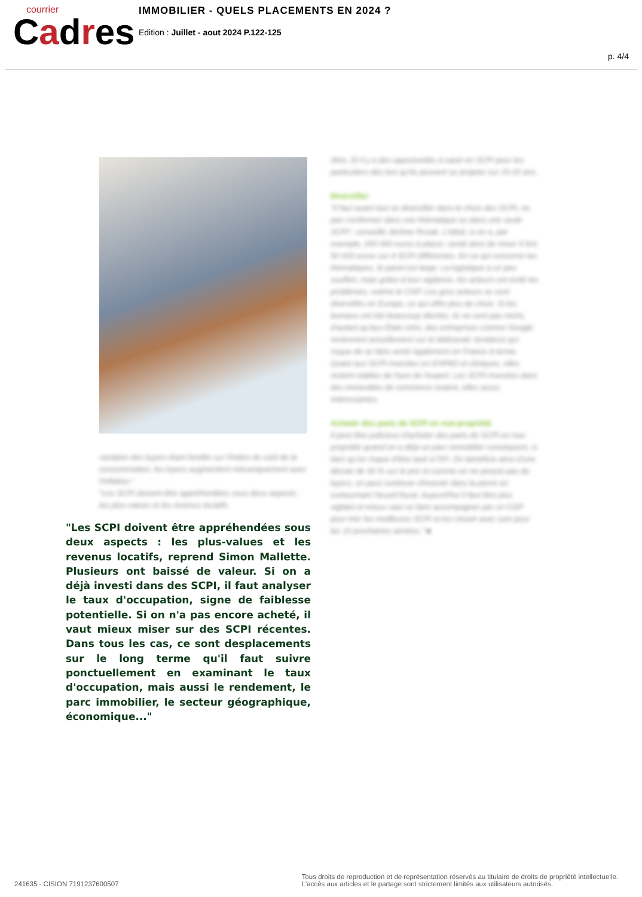courrier
Cadres
IMMOBILIER - QUELS PLACEMENTS EN 2024 ?
Edition : Juillet - aout 2024 P.122-125
p. 4/4
variation des loyers étant fondée sur l'indice du coût de la consommation, les loyers augmentent mécaniquement avec l'inflation."
"Les SCPI doivent être appréhendées sous deux aspects : les plus-values et les revenus locatifs.
"Les SCPI doivent être appréhendées sous deux aspects : les plus-values et les revenus locatifs, reprend Simon Mallette. Plusieurs ont baissé de valeur. Si on a déjà investi dans des SCPI, il faut analyser le taux d'occupation, signe de faiblesse potentielle. Si on n'a pas encore acheté, il vaut mieux miser sur des SCPI récentes. Dans tous les cas, ce sont desplacements sur le long terme qu'il faut suivre ponctuellement en examinant le taux d'occupation, mais aussi le rendement, le parc immobilier, le secteur géographique, économique..."
rêtre. Et il y a des opportunités à saisir en SCPI pour les particuliers dès lors qu'ils peuvent se projeter sur 15-20 ans.
Diversifier
"Il faut avant tout se diversifier dans le choix des SCPI, ne pas s'enfermer dans une thématique ou dans une seule SCPI", conseille Jérôme Rusak. L'idéal, si on a, par exemple, 200 000 euros à placer, serait ainsi de miser 4 fois 50 000 euros sur 4 SCPI différentes. En ce qui concerne les thématiques, le panel est large. La logistique a un peu souffert, mais grâce à leur vigilance, les acteurs ont évité les problèmes, estime le CGP. Les gros acteurs se sont diversifiés en Europe, ce qui offre plus de choix. Si les bureaux ont été beaucoup décriés, ils ne sont pas morts, d'autant qu'aux États-Unis, des entreprises comme Google reviennent actuellement sur le télétravail, tendance qui risque de se faire sentir également en France à terme. Quant aux SCPI investies en EHPAD et cliniques, elles restent stables de l'avis de l'expert. Les SCPI investies dans des immeubles de commerce restent, elles aussi, intéressantes.
Acheter des parts de SCPI en nue-propriété
Il peut être judicieux d'acheter des parts de SCPI en nue-propriété quand on a déjà un parc immobilier conséquent, si bien qu'on risque d'être taxé à l'IFI. On bénéficie ainsi d'une décote de 30 % sur le prix et comme on ne perçoit pas de loyers, on peut continuer d'investir dans la pierre en contournant l'écueil fiscal. Aujourd'hui il faut être plus vigilant et mieux vaut se faire accompagner par un CGP pour trier les meilleures SCPI et les choisir avec soin pour les 10 prochaines années." ■
241635 - CISION 7191237600507
Tous droits de reproduction et de représentation réservés au titulaire de droits de propriété intellectuelle.
L'accès aux articles et le partage sont strictement limités aux utilisateurs autorisés.